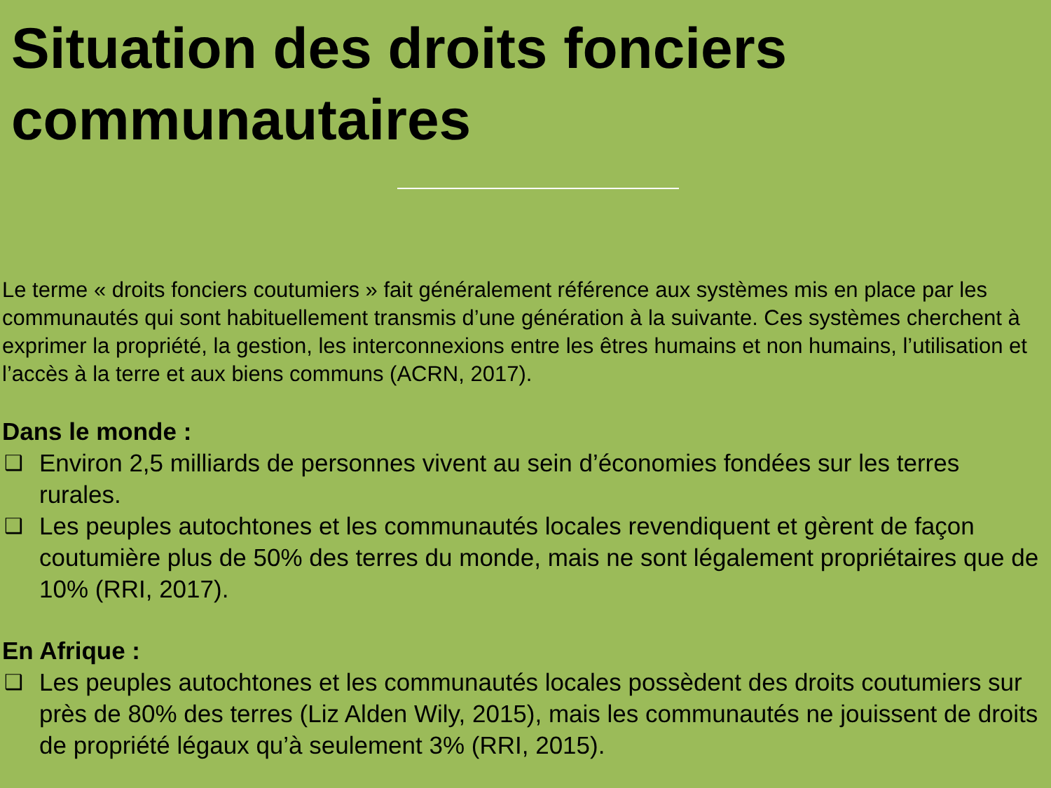Situation des droits fonciers communautaires
Le terme « droits fonciers coutumiers » fait généralement référence aux systèmes mis en place par les communautés qui sont habituellement transmis d’une génération à la suivante. Ces systèmes cherchent à exprimer la propriété, la gestion, les interconnexions entre les êtres humains et non humains, l’utilisation et l’accès à la terre et aux biens communs (ACRN, 2017).
Dans le monde :
❑ Environ 2,5 milliards de personnes vivent au sein d’économies fondées sur les terres rurales.
❑ Les peuples autochtones et les communautés locales revendiquent et gèrent de façon coutumière plus de 50% des terres du monde, mais ne sont légalement propriétaires que de 10% (RRI, 2017).
En Afrique :
❑ Les peuples autochtones et les communautés locales possèdent des droits coutumiers sur près de 80% des terres (Liz Alden Wily, 2015), mais les communautés ne jouissent de droits de propriété légaux qu’à seulement 3% (RRI, 2015).